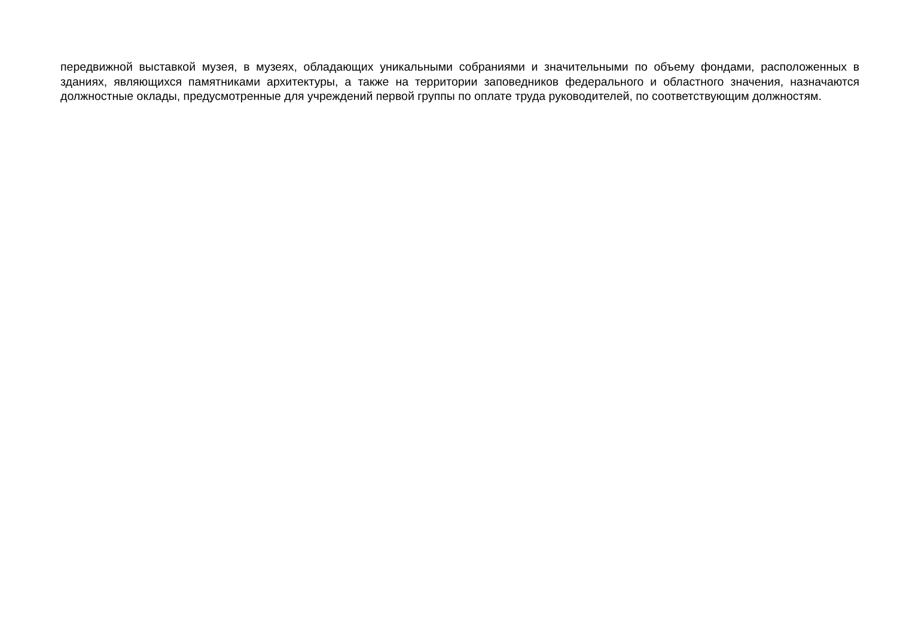передвижной выставкой музея, в музеях, обладающих уникальными собраниями и значительными по объему фондами, расположенных в зданиях, являющихся памятниками архитектуры, а также на территории заповедников федерального и областного значения, назначаются должностные оклады, предусмотренные для учреждений первой группы по оплате труда руководителей, по соответствующим должностям.